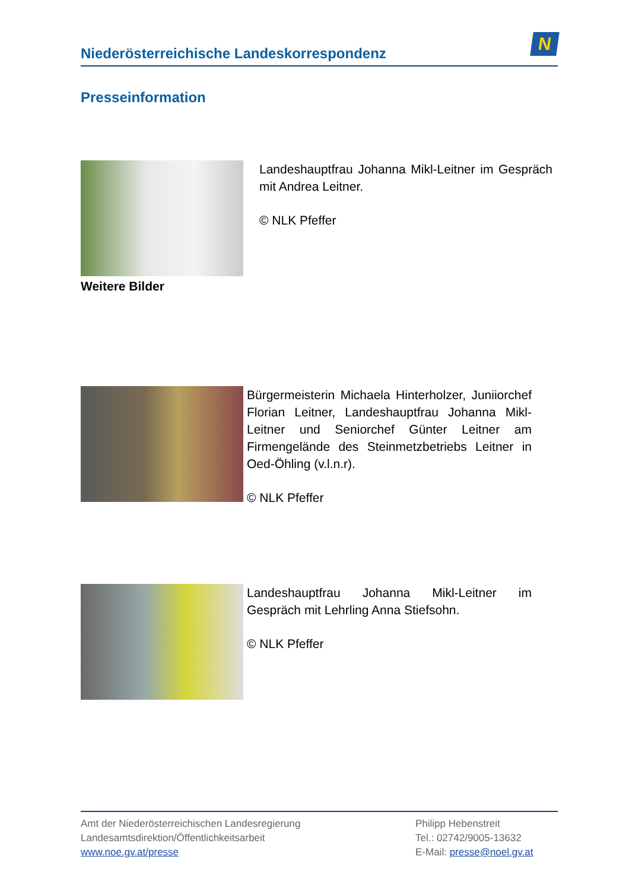Niederösterreichische Landeskorrespondenz
N
Presseinformation
Landeshauptfrau Johanna Mikl-Leitner im Gespräch mit Andrea Leitner.
© NLK Pfeffer
Weitere Bilder
Bürgermeisterin Michaela Hinterholzer, Juniiorchef Florian Leitner, Landeshauptfrau Johanna Mikl-Leitner und Seniorchef Günter Leitner am Firmengelände des Steinmetzbetriebs Leitner in Oed-Öhling (v.l.n.r).
© NLK Pfeffer
Landeshauptfrau Johanna Mikl-Leitner im Gespräch mit Lehrling Anna Stiefsohn.
© NLK Pfeffer
Amt der Niederösterreichischen Landesregierung
Landesamtsdirektion/Öffentlichkeitsarbeit
www.noe.gv.at/presse
Philipp Hebenstreit
Tel.: 02742/9005-13632
E-Mail: presse@noel.gv.at